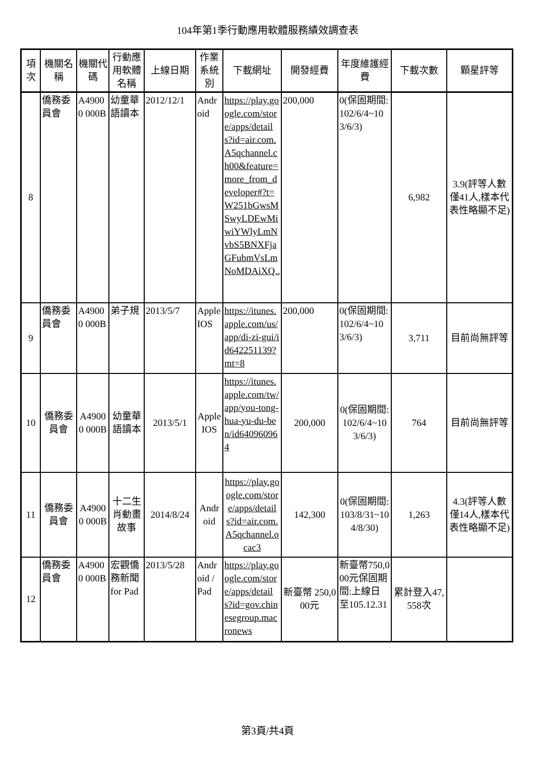104年第1季行動應用軟體服務績效調查表
| 項次 | 機關名稱 | 機關代碼 | 行動應用軟體名稱 | 上線日期 | 作業系統別 | 下載網址 | 開發經費 | 年度維護經費 | 下載次數 | 顆星評等 |
| --- | --- | --- | --- | --- | --- | --- | --- | --- | --- | --- |
| 8 | 僑務委員會 | A49000 000B | 幼童華語讀本 | 2012/12/1 | Android | https://play.google.com/store/apps/details?id=air.com.A5qchannel.ch00&feature=more_from_developer#?t=W251bGwsMSwyLDEwMiwiYWlyLmNvbS5BNXFjaGFubmVsLmNoMDAiXQ.. | 200,000 | 0(保固期間:102/6/4~103/6/3) | 6,982 | 3.9(評等人數僅41人,樣本代表性略顯不足) |
| 9 | 僑務委員會 | A49000 000B | 弟子規 | 2013/5/7 | Apple IOS | https://itunes.apple.com/us/app/di-zi-gui/id642251139?mt=8 | 200,000 | 0(保固期間:102/6/4~103/6/3) | 3,711 | 目前尚無評等 |
| 10 | 僑務委員會 | A49000 000B | 幼童華語讀本 | 2013/5/1 | Apple IOS | https://itunes.apple.com/tw/app/you-tong-hua-yu-du-ben/id640960964 | 200,000 | 0(保固期間:102/6/4~103/6/3) | 764 | 目前尚無評等 |
| 11 | 僑務委員會 | A49000 000B | 十二生肖動畫故事 | 2014/8/24 | Android | https://play.google.com/store/apps/details?id=air.com.A5qchannel.ocac3 | 142,300 | 0(保固期間:103/8/31~104/8/30) | 1,263 | 4.3(評等人數僅14人,樣本代表性略顯不足) |
| 12 | 僑務委員會 | A49000 000B | 宏觀僑務新聞 for Pad | 2013/5/28 | Android / Pad | https://play.google.com/store/apps/details?id=gov.chinesegroup.macronews | 新臺幣 250,000元 | 新臺幣750,000元保固期間:上線日至105.12.31 | 累計登入47,558次 | |
第3頁/共4頁